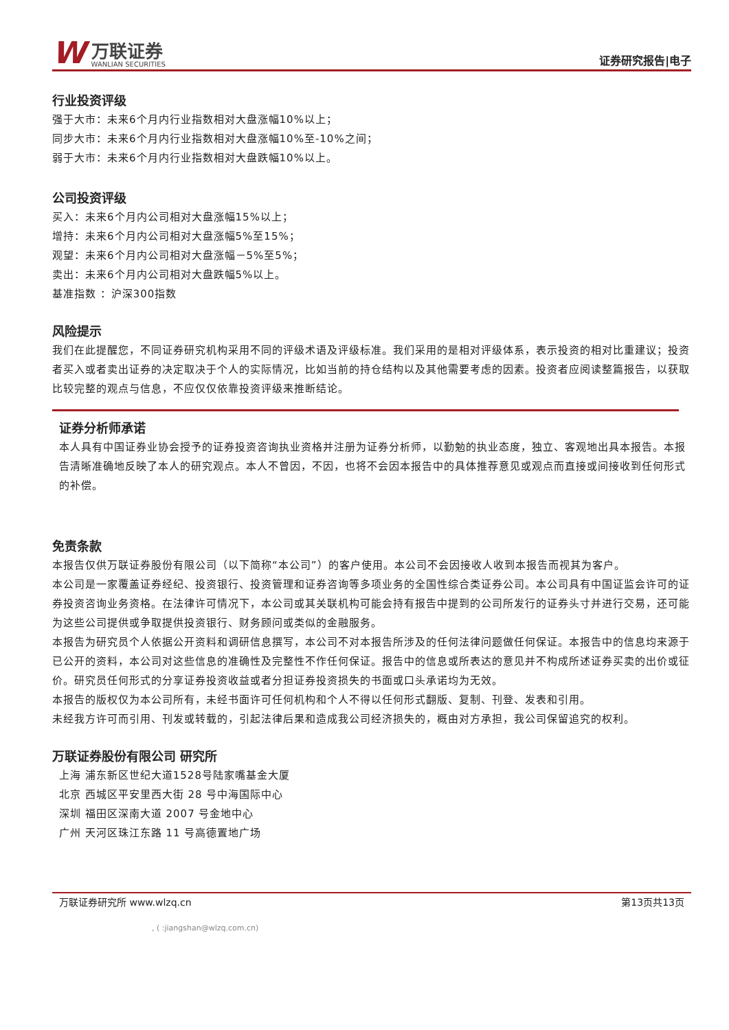W
万联证券
WANLIAN SECURITIES
证券研究报告|电子
行业投资评级
强于大市：未来6个月内行业指数相对大盘涨幅10%以上；
同步大市：未来6个月内行业指数相对大盘涨幅10%至-10%之间；
弱于大市：未来6个月内行业指数相对大盘跌幅10%以上。
公司投资评级
买入：未来6个月内公司相对大盘涨幅15%以上；
增持：未来6个月内公司相对大盘涨幅5%至15%；
观望：未来6个月内公司相对大盘涨幅－5%至5%；
卖出：未来6个月内公司相对大盘跌幅5%以上。
基准指数 ：沪深300指数
风险提示
我们在此提醒您，不同证券研究机构采用不同的评级术语及评级标准。我们采用的是相对评级体系，表示投资的相对比重建议；投资者买入或者卖出证券的决定取决于个人的实际情况，比如当前的持仓结构以及其他需要考虑的因素。投资者应阅读整篇报告，以获取比较完整的观点与信息，不应仅仅依靠投资评级来推断结论。
证券分析师承诺
本人具有中国证券业协会授予的证券投资咨询执业资格并注册为证券分析师，以勤勉的执业态度，独立、客观地出具本报告。本报告清晰准确地反映了本人的研究观点。本人不曾因，不因，也将不会因本报告中的具体推荐意见或观点而直接或间接收到任何形式的补偿。
免责条款
本报告仅供万联证券股份有限公司（以下简称“本公司”）的客户使用。本公司不会因接收人收到本报告而视其为客户。
本公司是一家覆盖证券经纪、投资银行、投资管理和证券咨询等多项业务的全国性综合类证券公司。本公司具有中国证监会许可的证券投资咨询业务资格。在法律许可情况下，本公司或其关联机构可能会持有报告中提到的公司所发行的证券头寸并进行交易，还可能为这些公司提供或争取提供投资银行、财务顾问或类似的金融服务。
本报告为研究员个人依据公开资料和调研信息撰写，本公司不对本报告所涉及的任何法律问题做任何保证。本报告中的信息均来源于已公开的资料，本公司对这些信息的准确性及完整性不作任何保证。报告中的信息或所表达的意见并不构成所述证券买卖的出价或征价。研究员任何形式的分享证券投资收益或者分担证券投资损失的书面或口头承诺均为无效。
本报告的版权仅为本公司所有，未经书面许可任何机构和个人不得以任何形式翻版、复制、刊登、发表和引用。
未经我方许可而引用、刊发或转载的，引起法律后果和造成我公司经济损失的，概由对方承担，我公司保留追究的权利。
万联证券股份有限公司 研究所
上海 浦东新区世纪大道1528号陆家嘴基金大厦
北京 西城区平安里西大街 28 号中海国际中心
深圳 福田区深南大道 2007 号金地中心
广州 天河区珠江东路 11 号高德置地广场
万联证券研究所 www.wlzq.cn 第13页共13页
, ( :jiangshan@wlzq.com.cn)